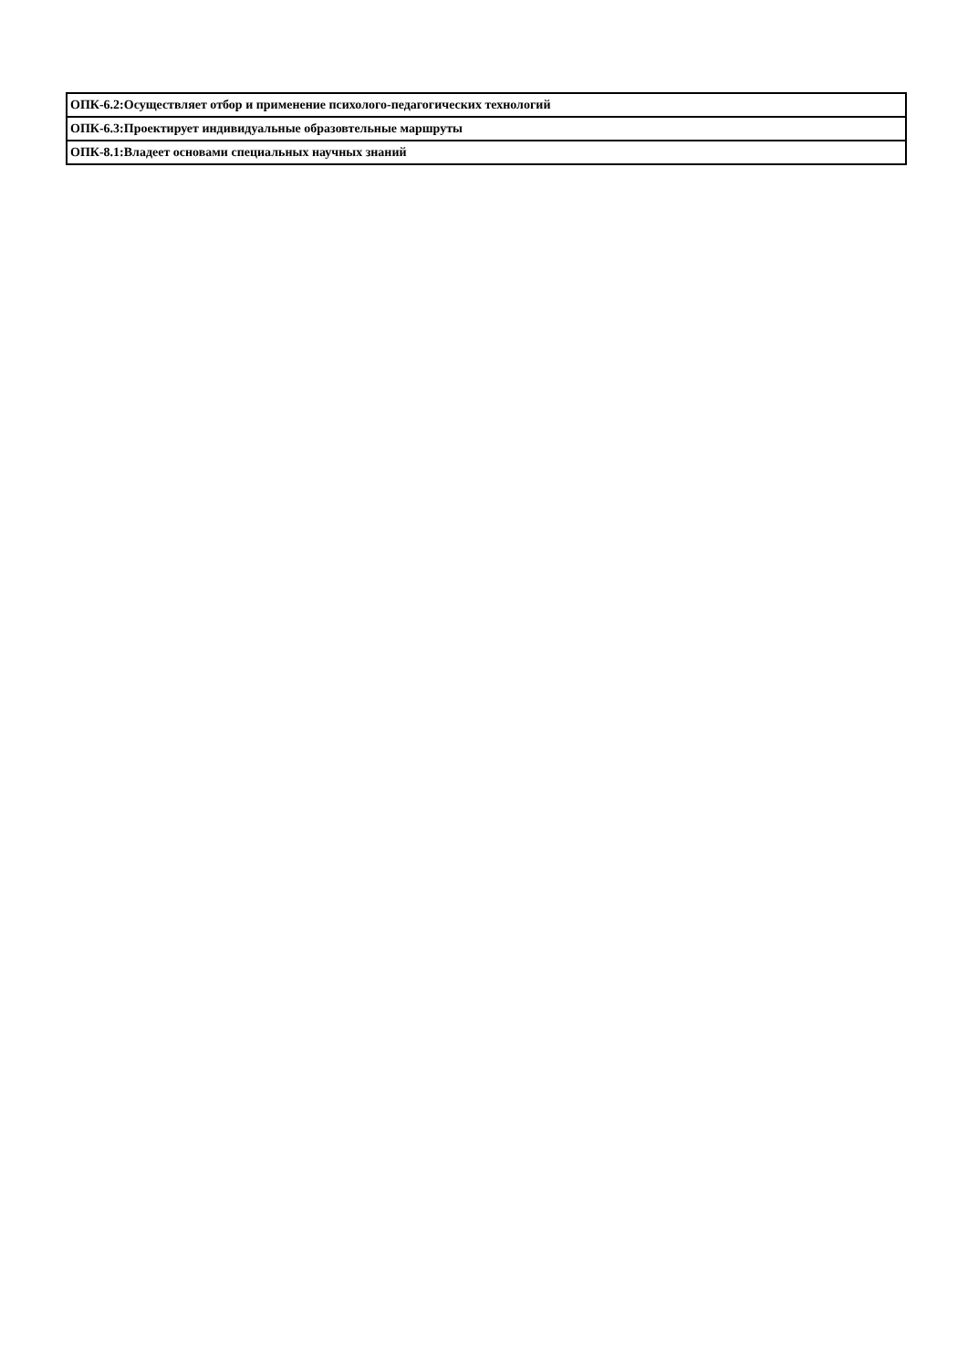| ОПК-6.2:Осуществляет отбор и применение психолого-педагогических технологий |
| ОПК-6.3:Проектирует индивидуальные образовтельные маршруты |
| ОПК-8.1:Владеет основами специальных научных знаний |